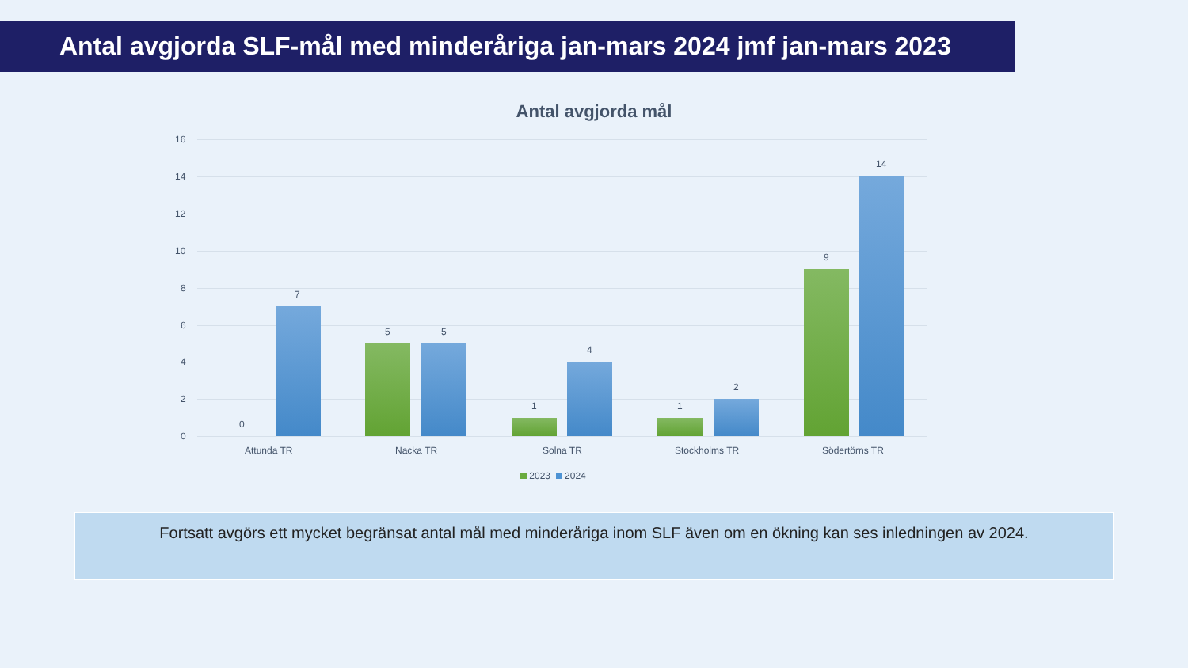Antal avgjorda SLF-mål med minderåriga jan-mars 2024 jmf jan-mars 2023
Antal avgjorda mål
16
14
12
10
8
6
4
2
0
0
7
5 5
1
4
1
2
9
14
Attunda TR Nacka TR Solna TR Stockholms TR Södertörns TR
2023 2024
Fortsatt avgörs ett mycket begränsat antal mål med minderåriga inom SLF även om en ökning kan ses inledningen av 2024.